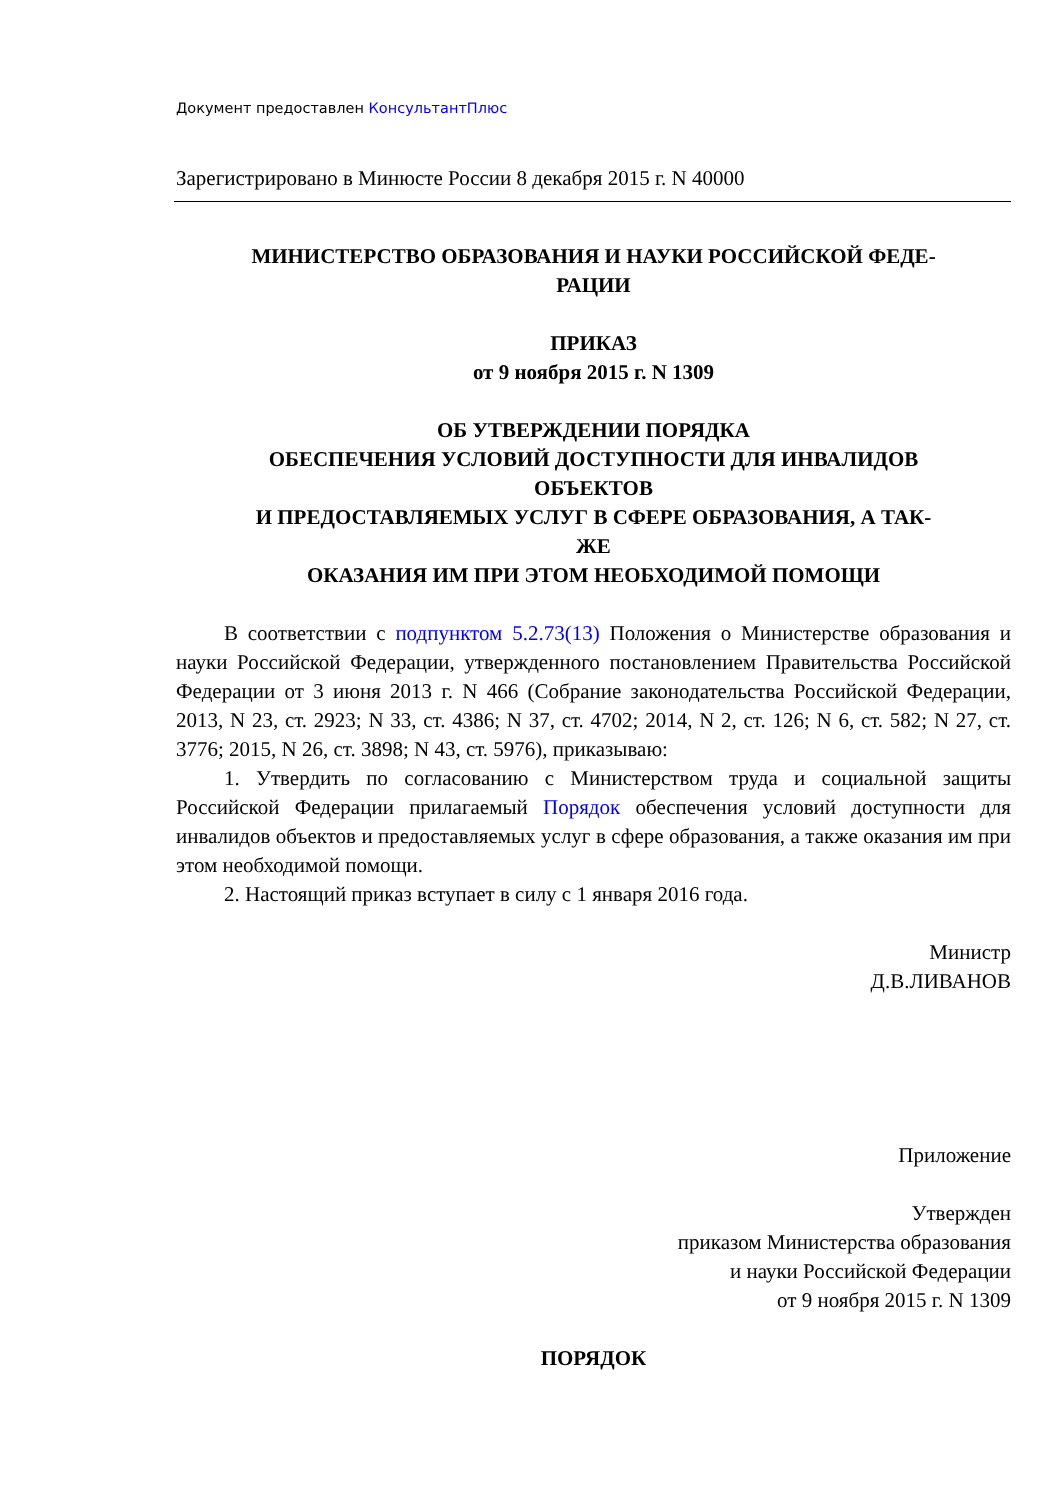Документ предоставлен КонсультантПлюс
Зарегистрировано в Минюсте России 8 декабря 2015 г. N 40000
МИНИСТЕРСТВО ОБРАЗОВАНИЯ И НАУКИ РОССИЙСКОЙ ФЕДЕ-
РАЦИИ
ПРИКАЗ
от 9 ноября 2015 г. N 1309
ОБ УТВЕРЖДЕНИИ ПОРЯДКА
ОБЕСПЕЧЕНИЯ УСЛОВИЙ ДОСТУПНОСТИ ДЛЯ ИНВАЛИДОВ
ОБЪЕКТОВ
И ПРЕДОСТАВЛЯЕМЫХ УСЛУГ В СФЕРЕ ОБРАЗОВАНИЯ, А ТАК-
ЖЕ
ОКАЗАНИЯ ИМ ПРИ ЭТОМ НЕОБХОДИМОЙ ПОМОЩИ
В соответствии с подпунктом 5.2.73(13) Положения о Министерстве образования и науки Российской Федерации, утвержденного постановлением Правительства Российской Федерации от 3 июня 2013 г. N 466 (Собрание законодательства Российской Федерации, 2013, N 23, ст. 2923; N 33, ст. 4386; N 37, ст. 4702; 2014, N 2, ст. 126; N 6, ст. 582; N 27, ст. 3776; 2015, N 26, ст. 3898; N 43, ст. 5976), приказываю:
1. Утвердить по согласованию с Министерством труда и социальной защиты Российской Федерации прилагаемый Порядок обеспечения условий доступности для инвалидов объектов и предоставляемых услуг в сфере образования, а также оказания им при этом необходимой помощи.
2. Настоящий приказ вступает в силу с 1 января 2016 года.
Министр
Д.В.ЛИВАНОВ
Приложение
Утвержден
приказом Министерства образования
и науки Российской Федерации
от 9 ноября 2015 г. N 1309
ПОРЯДОК